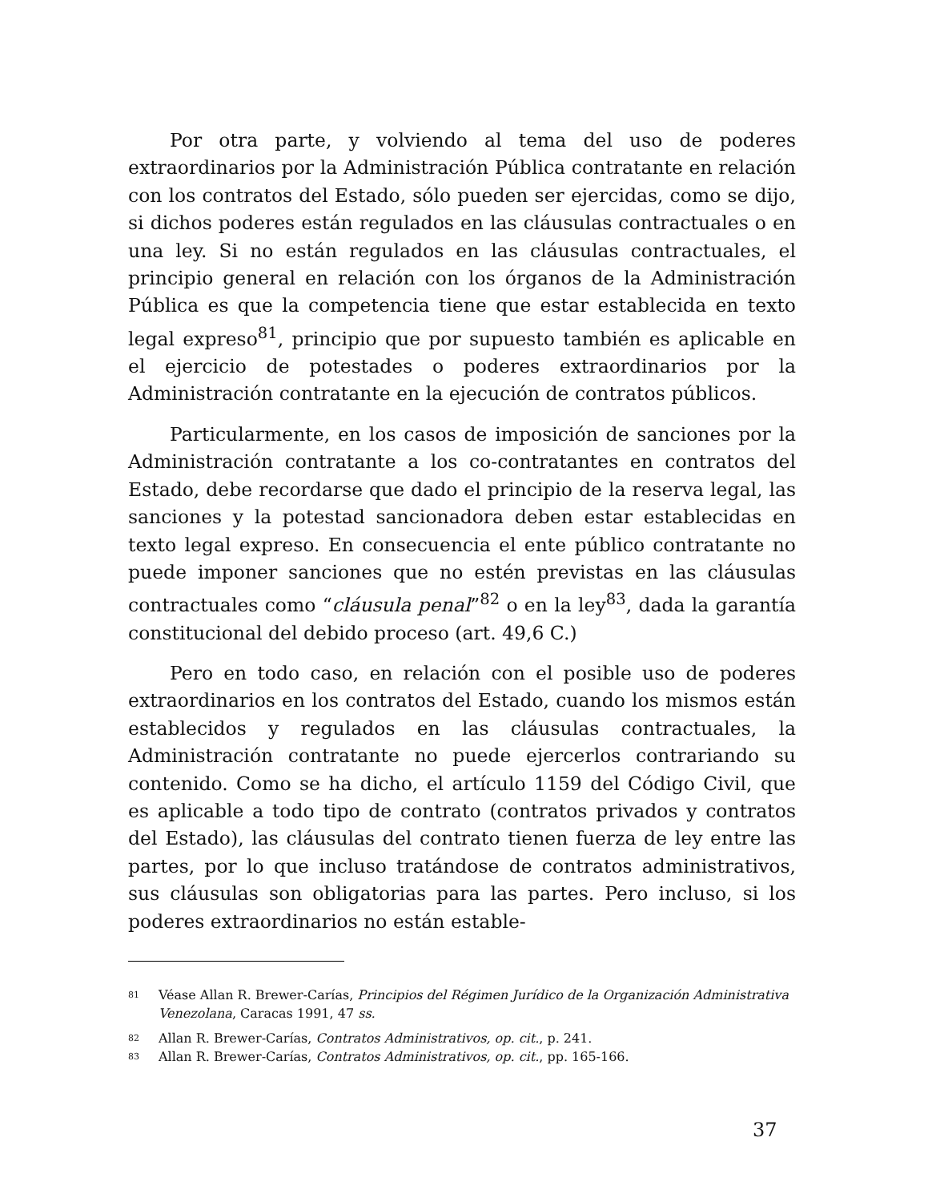Por otra parte, y volviendo al tema del uso de poderes extraordinarios por la Administración Pública contratante en relación con los contratos del Estado, sólo pueden ser ejercidas, como se dijo, si dichos poderes están regulados en las cláusulas contractuales o en una ley. Si no están regulados en las cláusulas contractuales, el principio general en relación con los órganos de la Administración Pública es que la competencia tiene que estar establecida en texto legal expreso<sup>81</sup>, principio que por supuesto también es aplicable en el ejercicio de potestades o poderes extraordinarios por la Administración contratante en la ejecución de contratos públicos.
Particularmente, en los casos de imposición de sanciones por la Administración contratante a los co-contratantes en contratos del Estado, debe recordarse que dado el principio de la reserva legal, las sanciones y la potestad sancionadora deben estar establecidas en texto legal expreso. En consecuencia el ente público contratante no puede imponer sanciones que no estén previstas en las cláusulas contractuales como “cláusula penal”<sup>82</sup> o en la ley<sup>83</sup>, dada la garantía constitucional del debido proceso (art. 49,6 C.)
Pero en todo caso, en relación con el posible uso de poderes extraordinarios en los contratos del Estado, cuando los mismos están establecidos y regulados en las cláusulas contractuales, la Administración contratante no puede ejercerlos contrariando su contenido. Como se ha dicho, el artículo 1159 del Código Civil, que es aplicable a todo tipo de contrato (contratos privados y contratos del Estado), las cláusulas del contrato tienen fuerza de ley entre las partes, por lo que incluso tratándose de contratos administrativos, sus cláusulas son obligatorias para las partes. Pero incluso, si los poderes extraordinarios no están estable-
81 Véase Allan R. Brewer-Carías, Principios del Régimen Jurídico de la Organización Administrativa Venezolana, Caracas 1991, 47 ss.
82 Allan R. Brewer-Carías, Contratos Administrativos, op. cit., p. 241.
83 Allan R. Brewer-Carías, Contratos Administrativos, op. cit., pp. 165-166.
37